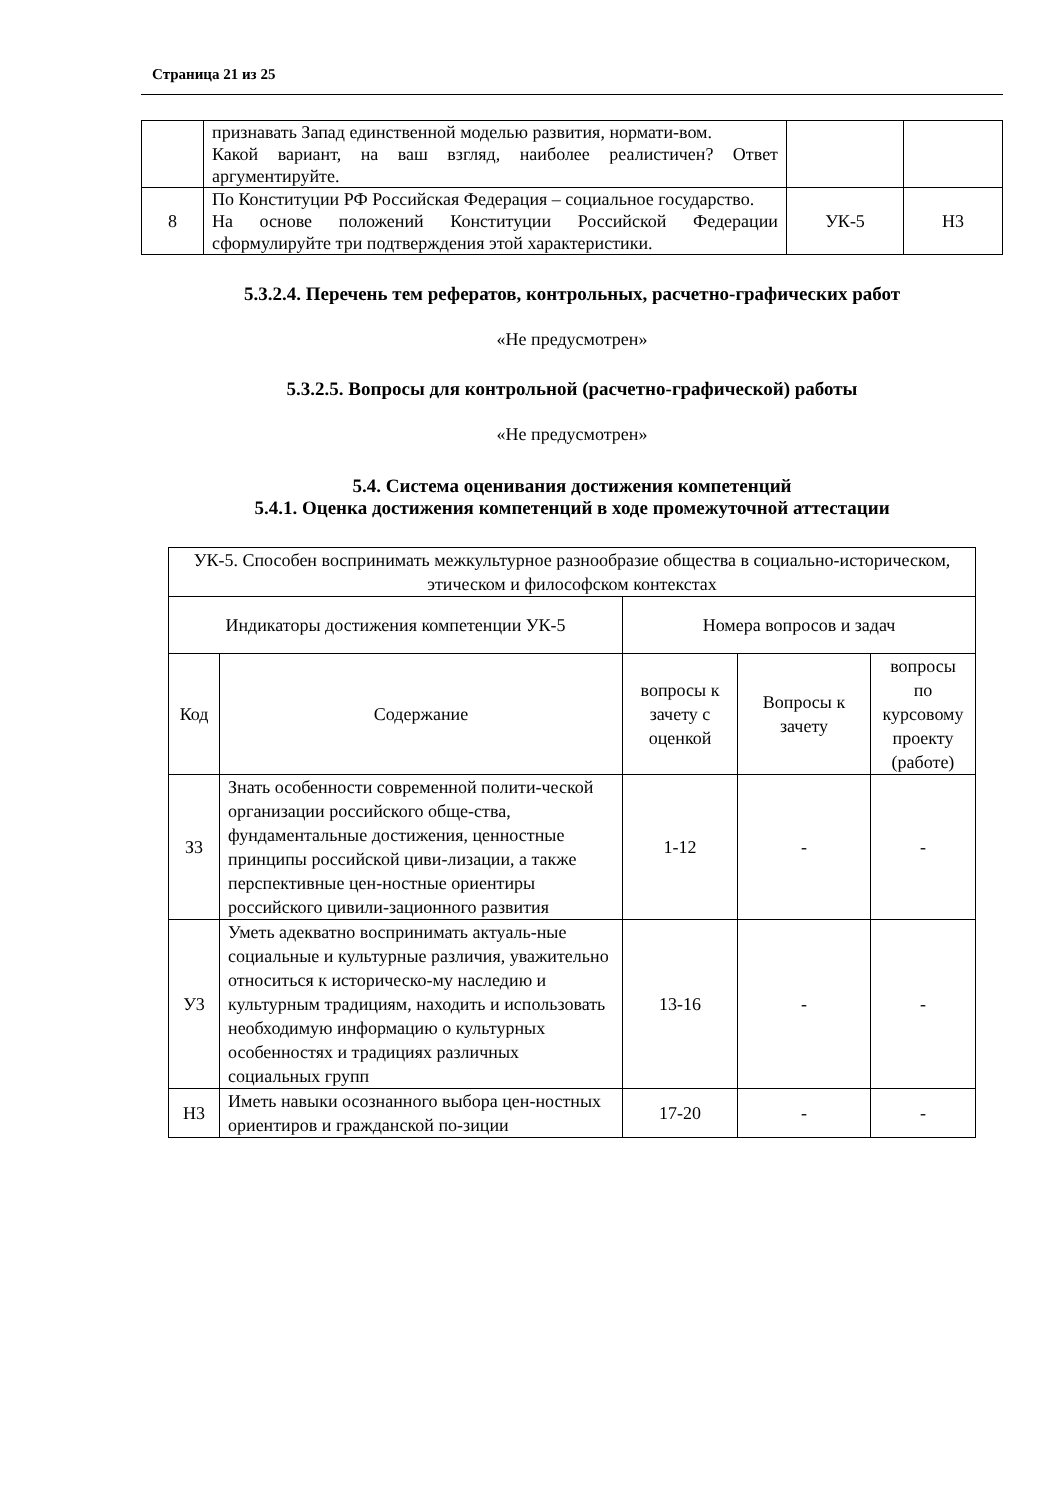Страница 21 из 25
| | признавать Запад единственной моделью развития, нормати-вом. Какой вариант, на ваш взгляд, наиболее реалистичен? Ответ аргументируйте. | | |
| 8 | По Конституции РФ Российская Федерация – социальное государство. На основе положений Конституции Российской Федерации сформулируйте три подтверждения этой характеристики. | УК-5 | Н3 |
5.3.2.4. Перечень тем рефератов, контрольных, расчетно-графических работ
«Не предусмотрен»
5.3.2.5. Вопросы для контрольной (расчетно-графической) работы
«Не предусмотрен»
5.4. Система оценивания достижения компетенций
5.4.1. Оценка достижения компетенций в ходе промежуточной аттестации
| УК-5. Способен воспринимать межкультурное разнообразие общества в социально-историческом, этическом и философском контекстах | | | | |
| Индикаторы достижения компетенции УК-5 | | Номера вопросов и задач | | |
| Код | Содержание | вопросы к зачету с оценкой | Вопросы к зачету | вопросы по курсовому проекту (работе) |
| З3 | Знать особенности современной полити-ческой организации российского обще-ства, фундаментальные достижения, ценностные принципы российской циви-лизации, а также перспективные цен-ностные ориентиры российского цивили-зационного развития | 1-12 | - | - |
| У3 | Уметь адекватно воспринимать актуаль-ные социальные и культурные различия, уважительно относиться к историческо-му наследию и культурным традициям, находить и использовать необходимую информацию о культурных особенностях и традициях различных социальных групп | 13-16 | - | - |
| Н3 | Иметь навыки осознанного выбора цен-ностных ориентиров и гражданской по-зиции | 17-20 | - | - |